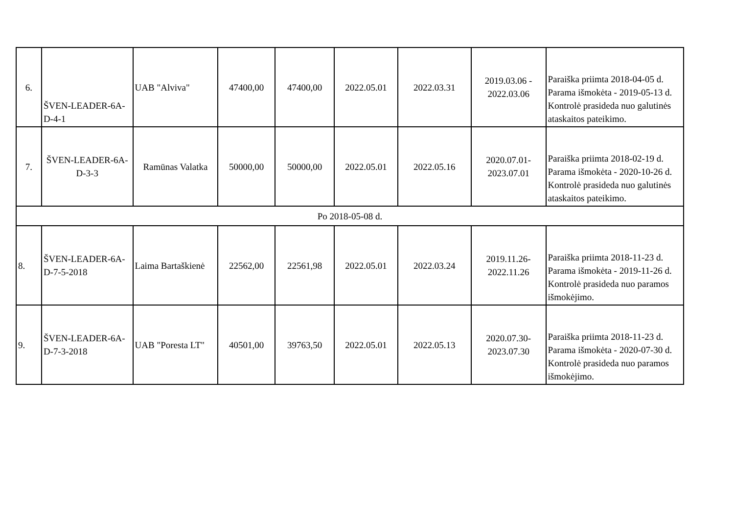| 6. | ŠVEN-LEADER-6A-D-4-1 | UAB "Alviva" | 47400,00 | 47400,00 | 2022.05.01 | 2022.03.31 | 2019.03.06 - 2022.03.06 | Paraiška priimta 2018-04-05 d. Parama išmokėta - 2019-05-13 d. Kontrolė prasideda nuo galutinės ataskaitos pateikimo. |
| 7. | ŠVEN-LEADER-6A-D-3-3 | Ramūnas Valatka | 50000,00 | 50000,00 | 2022.05.01 | 2022.05.16 | 2020.07.01-2023.07.01 | Paraiška priimta 2018-02-19 d. Parama išmokėta - 2020-10-26 d. Kontrolė prasideda nuo galutinės ataskaitos pateikimo. |
| Po 2018-05-08 d. | | | | | | | | |
| 8. | ŠVEN-LEADER-6A-D-7-5-2018 | Laima Bartaškienė | 22562,00 | 22561,98 | 2022.05.01 | 2022.03.24 | 2019.11.26-2022.11.26 | Paraiška priimta 2018-11-23 d. Parama išmokėta - 2019-11-26 d. Kontrolė prasideda nuo paramos išmokėjimo. |
| 9. | ŠVEN-LEADER-6A-D-7-3-2018 | UAB "Poresta LT" | 40501,00 | 39763,50 | 2022.05.01 | 2022.05.13 | 2020.07.30-2023.07.30 | Paraiška priimta 2018-11-23 d. Parama išmokėta - 2020-07-30 d. Kontrolė prasideda nuo paramos išmokėjimo. |